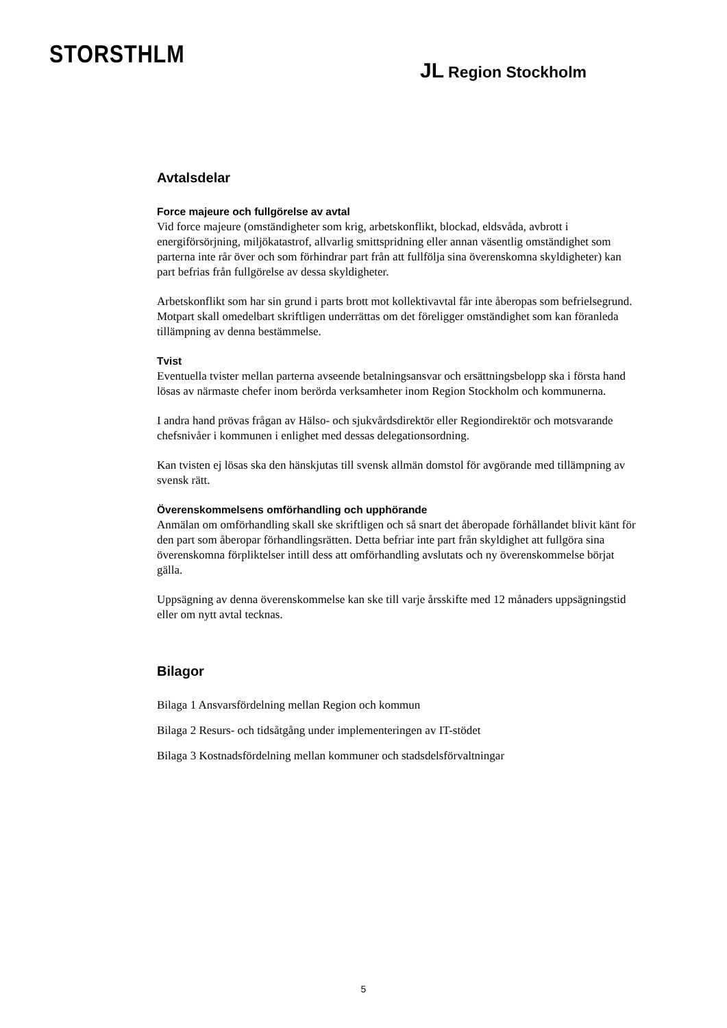STORSTHLM
JL Region Stockholm
Avtalsdelar
Force majeure och fullgörelse av avtal
Vid force majeure (omständigheter som krig, arbetskonflikt, blockad, eldsvåda, avbrott i energiförsörjning, miljökatastrof, allvarlig smittspridning eller annan väsentlig omständighet som parterna inte rår över och som förhindrar part från att fullfölja sina överenskomna skyldigheter) kan part befrias från fullgörelse av dessa skyldigheter.
Arbetskonflikt som har sin grund i parts brott mot kollektivavtal får inte åberopas som befrielsegrund. Motpart skall omedelbart skriftligen underrättas om det föreligger omständighet som kan föranleda tillämpning av denna bestämmelse.
Tvist
Eventuella tvister mellan parterna avseende betalningsansvar och ersättningsbelopp ska i första hand lösas av närmaste chefer inom berörda verksamheter inom Region Stockholm och kommunerna.
I andra hand prövas frågan av Hälso- och sjukvårdsdirektör eller Regiondirektör och motsvarande chefsnivåer i kommunen i enlighet med dessas delegationsordning.
Kan tvisten ej lösas ska den hänskjutas till svensk allmän domstol för avgörande med tillämpning av svensk rätt.
Överenskommelsens omförhandling och upphörande
Anmälan om omförhandling skall ske skriftligen och så snart det åberopade förhållandet blivit känt för den part som åberopar förhandlingsrätten. Detta befriar inte part från skyldighet att fullgöra sina överenskomna förpliktelser intill dess att omförhandling avslutats och ny överenskommelse börjat gälla.
Uppsägning av denna överenskommelse kan ske till varje årsskifte med 12 månaders uppsägningstid eller om nytt avtal tecknas.
Bilagor
Bilaga 1 Ansvarsfördelning mellan Region och kommun
Bilaga 2 Resurs- och tidsåtgång under implementeringen av IT-stödet
Bilaga 3 Kostnadsfördelning mellan kommuner och stadsdelsförvaltningar
5